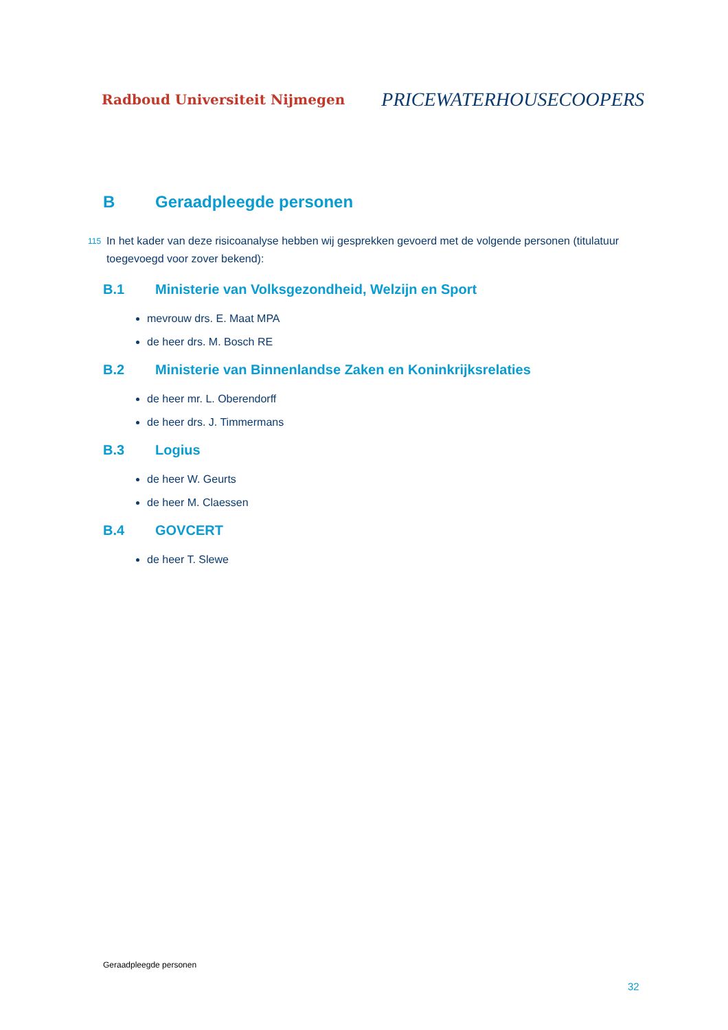Radboud Universiteit Nijmegen PRICEWATERHOUSECOOPERS
B Geraadpleegde personen
115 In het kader van deze risicoanalyse hebben wij gesprekken gevoerd met de volgende personen (titulatuur toegevoegd voor zover bekend):
B.1 Ministerie van Volksgezondheid, Welzijn en Sport
mevrouw drs. E. Maat MPA
de heer drs. M. Bosch RE
B.2 Ministerie van Binnenlandse Zaken en Koninkrijksrelaties
de heer mr. L. Oberendorff
de heer drs. J. Timmermans
B.3 Logius
de heer W. Geurts
de heer M. Claessen
B.4 GOVCERT
de heer T. Slewe
Geraadpleegde personen
32